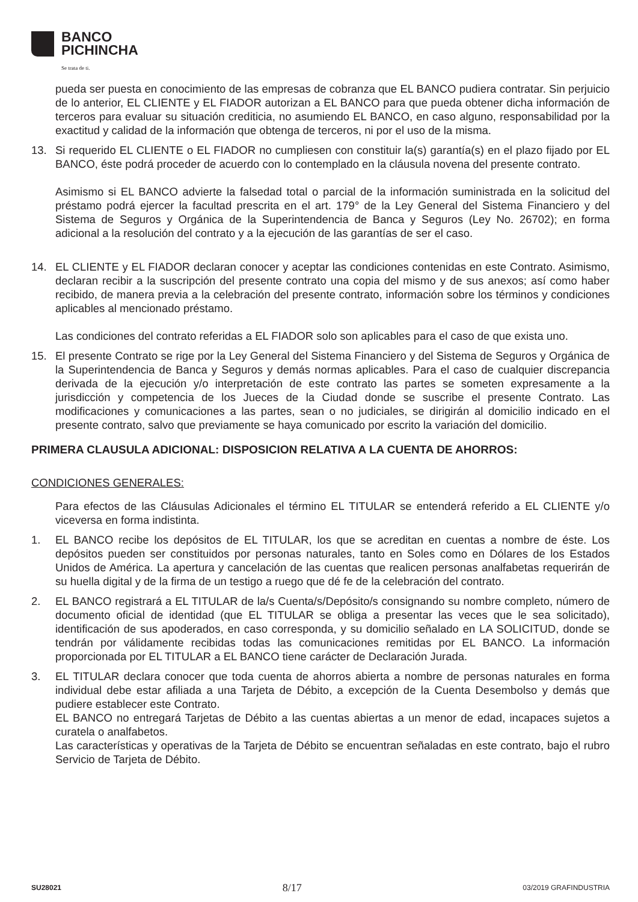BANCO
PICHINCHA
Se trata de ti.
pueda ser puesta en conocimiento de las empresas de cobranza que EL BANCO pudiera contratar. Sin perjuicio de lo anterior, EL CLIENTE y EL FIADOR autorizan a EL BANCO para que pueda obtener dicha información de terceros para evaluar su situación crediticia, no asumiendo EL BANCO, en caso alguno, responsabilidad por la exactitud y calidad de la información que obtenga de terceros, ni por el uso de la misma.
13. Si requerido EL CLIENTE o EL FIADOR no cumpliesen con constituir la(s) garantía(s) en el plazo fijado por EL BANCO, éste podrá proceder de acuerdo con lo contemplado en la cláusula novena del presente contrato.
Asimismo si EL BANCO advierte la falsedad total o parcial de la información suministrada en la solicitud del préstamo podrá ejercer la facultad prescrita en el art. 179° de la Ley General del Sistema Financiero y del Sistema de Seguros y Orgánica de la Superintendencia de Banca y Seguros (Ley No. 26702); en forma adicional a la resolución del contrato y a la ejecución de las garantías de ser el caso.
14. EL CLIENTE y EL FIADOR declaran conocer y aceptar las condiciones contenidas en este Contrato. Asimismo, declaran recibir a la suscripción del presente contrato una copia del mismo y de sus anexos; así como haber recibido, de manera previa a la celebración del presente contrato, información sobre los términos y condiciones aplicables al mencionado préstamo.
Las condiciones del contrato referidas a EL FIADOR solo son aplicables para el caso de que exista uno.
15. El presente Contrato se rige por la Ley General del Sistema Financiero y del Sistema de Seguros y Orgánica de la Superintendencia de Banca y Seguros y demás normas aplicables. Para el caso de cualquier discrepancia derivada de la ejecución y/o interpretación de este contrato las partes se someten expresamente a la jurisdicción y competencia de los Jueces de la Ciudad donde se suscribe el presente Contrato. Las modificaciones y comunicaciones a las partes, sean o no judiciales, se dirigirán al domicilio indicado en el presente contrato, salvo que previamente se haya comunicado por escrito la variación del domicilio.
PRIMERA CLAUSULA ADICIONAL: DISPOSICION RELATIVA A LA CUENTA DE AHORROS:
CONDICIONES GENERALES:
Para efectos de las Cláusulas Adicionales el término EL TITULAR se entenderá referido a EL CLIENTE y/o viceversa en forma indistinta.
1. EL BANCO recibe los depósitos de EL TITULAR, los que se acreditan en cuentas a nombre de éste. Los depósitos pueden ser constituidos por personas naturales, tanto en Soles como en Dólares de los Estados Unidos de América. La apertura y cancelación de las cuentas que realicen personas analfabetas requerirán de su huella digital y de la firma de un testigo a ruego que dé fe de la celebración del contrato.
2. EL BANCO registrará a EL TITULAR de la/s Cuenta/s/Depósito/s consignando su nombre completo, número de documento oficial de identidad (que EL TITULAR se obliga a presentar las veces que le sea solicitado), identificación de sus apoderados, en caso corresponda, y su domicilio señalado en LA SOLICITUD, donde se tendrán por válidamente recibidas todas las comunicaciones remitidas por EL BANCO. La información proporcionada por EL TITULAR a EL BANCO tiene carácter de Declaración Jurada.
3. EL TITULAR declara conocer que toda cuenta de ahorros abierta a nombre de personas naturales en forma individual debe estar afiliada a una Tarjeta de Débito, a excepción de la Cuenta Desembolso y demás que pudiere establecer este Contrato.
EL BANCO no entregará Tarjetas de Débito a las cuentas abiertas a un menor de edad, incapaces sujetos a curatela o analfabetos.
Las características y operativas de la Tarjeta de Débito se encuentran señaladas en este contrato, bajo el rubro Servicio de Tarjeta de Débito.
SU28021 8/17 03/2019 GRAFINDUSTRIA